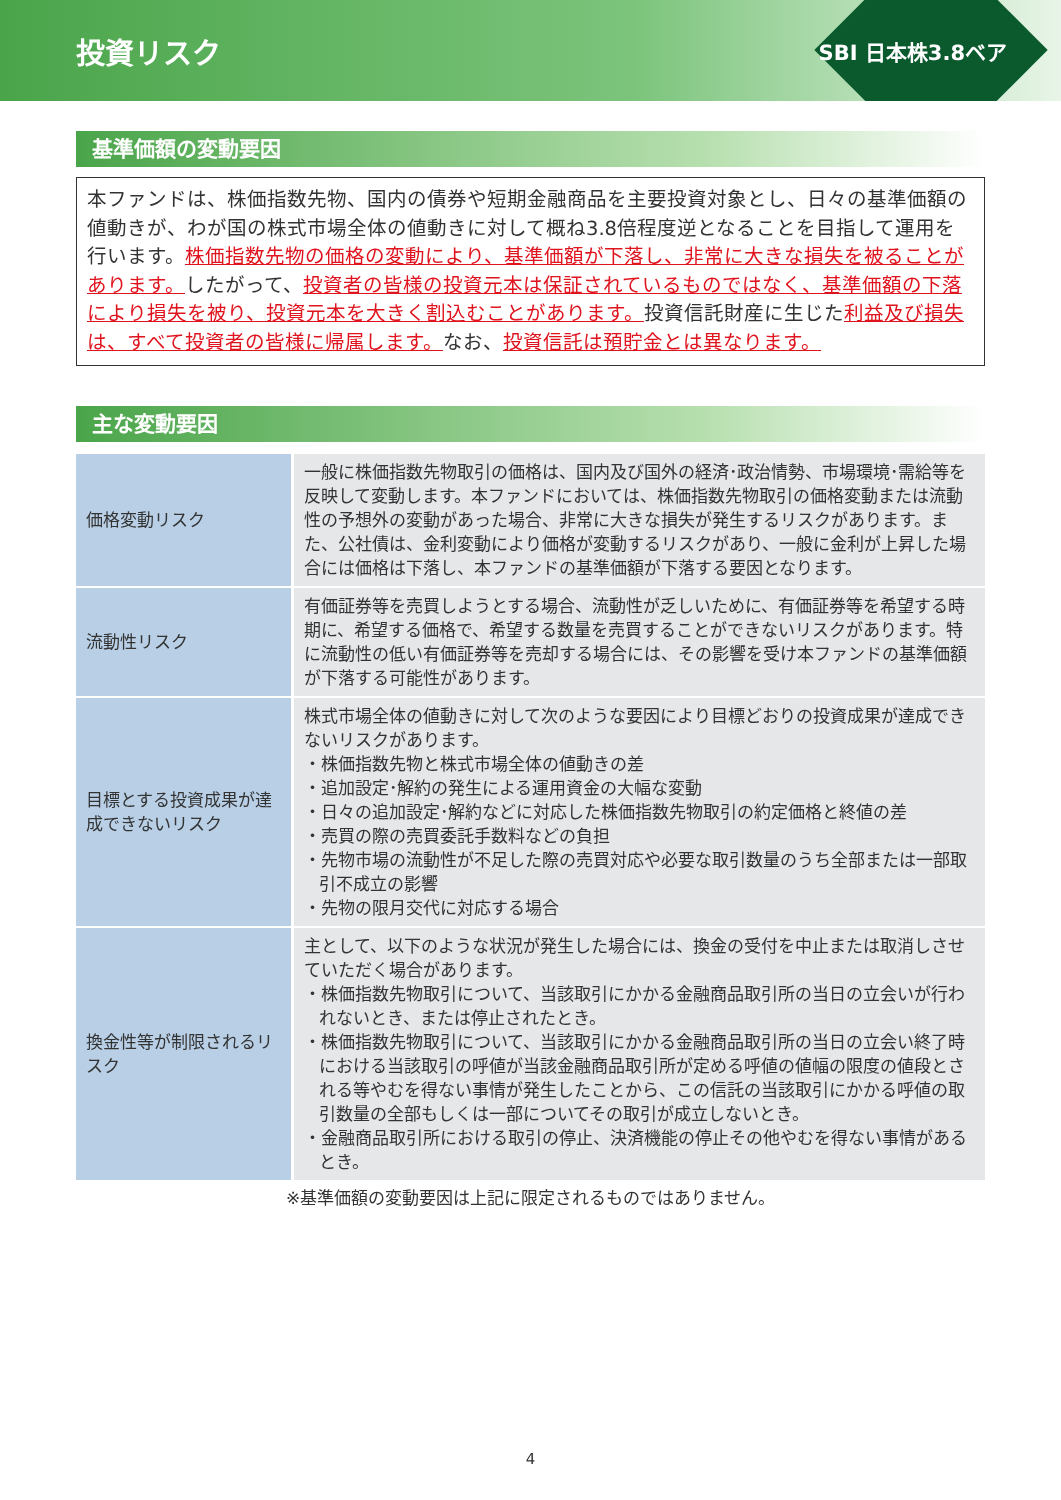投資リスク
SBI 日本株3.8ベア
基準価額の変動要因
本ファンドは、株価指数先物、国内の債券や短期金融商品を主要投資対象とし、日々の基準価額の値動きが、わが国の株式市場全体の値動きに対して概ね3.8倍程度逆となることを目指して運用を行います。株価指数先物の価格の変動により、基準価額が下落し、非常に大きな損失を被ることがあります。したがって、投資者の皆様の投資元本は保証されているものではなく、基準価額の下落により損失を被り、投資元本を大きく割込むことがあります。投資信託財産に生じた利益及び損失は、すべて投資者の皆様に帰属します。なお、投資信託は預貯金とは異なります。
主な変動要因
| 価格変動リスク | 一般に株価指数先物取引の価格は、国内及び国外の経済･政治情勢、市場環境･需給等を反映して変動します。本ファンドにおいては、株価指数先物取引の価格変動または流動性の予想外の変動があった場合、非常に大きな損失が発生するリスクがあります。また、公社債は、金利変動により価格が変動するリスクがあり、一般に金利が上昇した場合には価格は下落し、本ファンドの基準価額が下落する要因となります。 |
| 流動性リスク | 有価証券等を売買しようとする場合、流動性が乏しいために、有価証券等を希望する時期に、希望する価格で、希望する数量を売買することができないリスクがあります。特に流動性の低い有価証券等を売却する場合には、その影響を受け本ファンドの基準価額が下落する可能性があります。 |
| 目標とする投資成果が達成できないリスク | 株式市場全体の値動きに対して次のような要因により目標どおりの投資成果が達成できないリスクがあります。 ・株価指数先物と株式市場全体の値動きの差 ・追加設定･解約の発生による運用資金の大幅な変動 ・日々の追加設定･解約などに対応した株価指数先物取引の約定価格と終値の差 ・売買の際の売買委託手数料などの負担 ・先物市場の流動性が不足した際の売買対応や必要な取引数量のうち全部または一部取引不成立の影響 ・先物の限月交代に対応する場合 |
| 換金性等が制限されるリスク | 主として、以下のような状況が発生した場合には、換金の受付を中止または取消しさせていただく場合があります。 ・株価指数先物取引について、当該取引にかかる金融商品取引所の当日の立会いが行われないとき、または停止されたとき。 ・株価指数先物取引について、当該取引にかかる金融商品取引所の当日の立会い終了時における当該取引の呼値が当該金融商品取引所が定める呼値の値幅の限度の値段とされる等やむを得ない事情が発生したことから、この信託の当該取引にかかる呼値の取引数量の全部もしくは一部についてその取引が成立しないとき。 ・金融商品取引所における取引の停止、決済機能の停止その他やむを得ない事情があるとき。 |
※基準価額の変動要因は上記に限定されるものではありません。
4